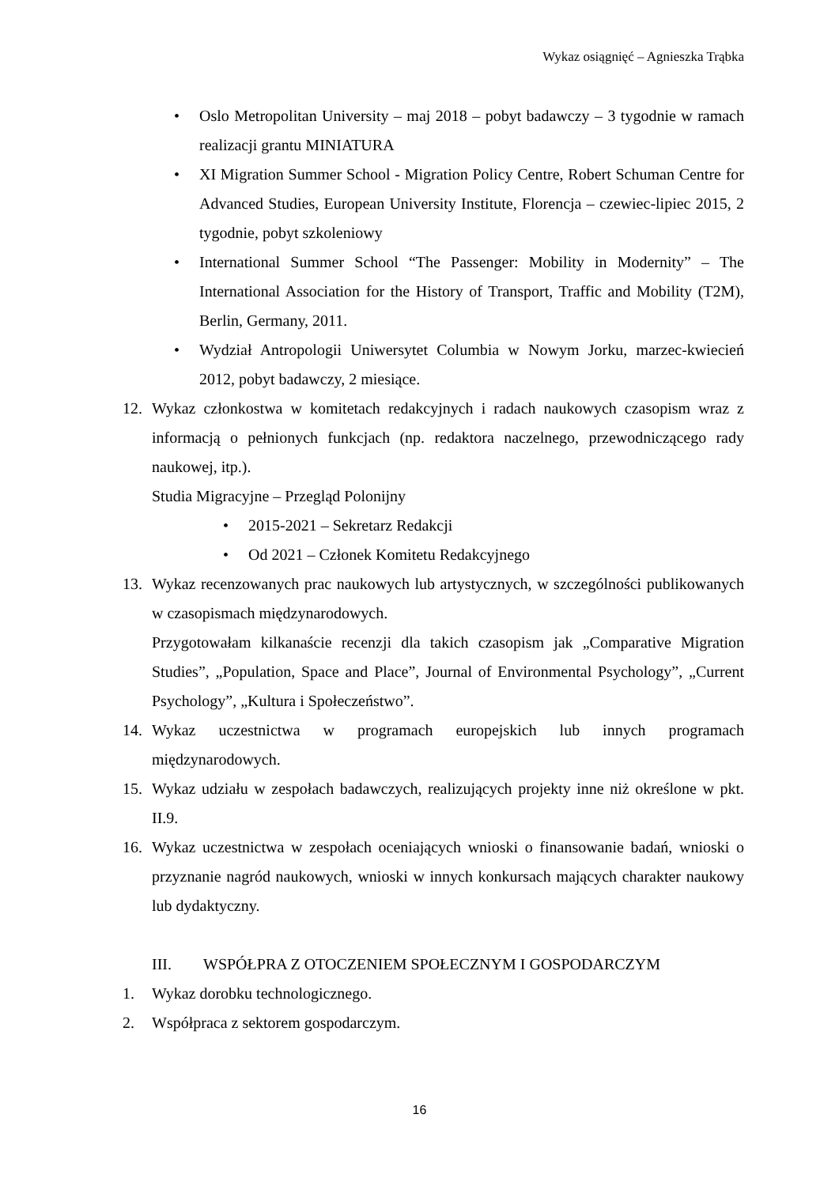Wykaz osiągnięć – Agnieszka Trąbka
• Oslo Metropolitan University – maj 2018 – pobyt badawczy – 3 tygodnie w ramach realizacji grantu MINIATURA
• XI Migration Summer School - Migration Policy Centre, Robert Schuman Centre for Advanced Studies, European University Institute, Florencja – czewiec-lipiec 2015, 2 tygodnie, pobyt szkoleniowy
• International Summer School “The Passenger: Mobility in Modernity” – The International Association for the History of Transport, Traffic and Mobility (T2M), Berlin, Germany, 2011.
• Wydział Antropologii Uniwersytet Columbia w Nowym Jorku, marzec-kwiecień 2012, pobyt badawczy, 2 miesiące.
12. Wykaz członkostwa w komitetach redakcyjnych i radach naukowych czasopism wraz z informacją o pełnionych funkcjach (np. redaktora naczelnego, przewodniczącego rady naukowej, itp.).
Studia Migracyjne – Przegląd Polonijny
• 2015-2021 – Sekretarz Redakcji
• Od 2021 – Członek Komitetu Redakcyjnego
13. Wykaz recenzowanych prac naukowych lub artystycznych, w szczególności publikowanych w czasopismach międzynarodowych.
Przygotowałam kilkanaście recenzji dla takich czasopism jak „Comparative Migration Studies”, „Population, Space and Place”, Journal of Environmental Psychology”, „Current Psychology”, „Kultura i Społeczeństwo”.
14. Wykaz uczestnictwa w programach europejskich lub innych programach międzynarodowych.
15. Wykaz udziału w zespołach badawczych, realizujących projekty inne niż określone w pkt. II.9.
16. Wykaz uczestnictwa w zespołach oceniających wnioski o finansowanie badań, wnioski o przyznanie nagród naukowych, wnioski w innych konkursach mających charakter naukowy lub dydaktyczny.
III. WSPÓŁPRA Z OTOCZENIEM SPOŁECZNYM I GOSPODARCZYM
1. Wykaz dorobku technologicznego.
2. Współpraca z sektorem gospodarczym.
16